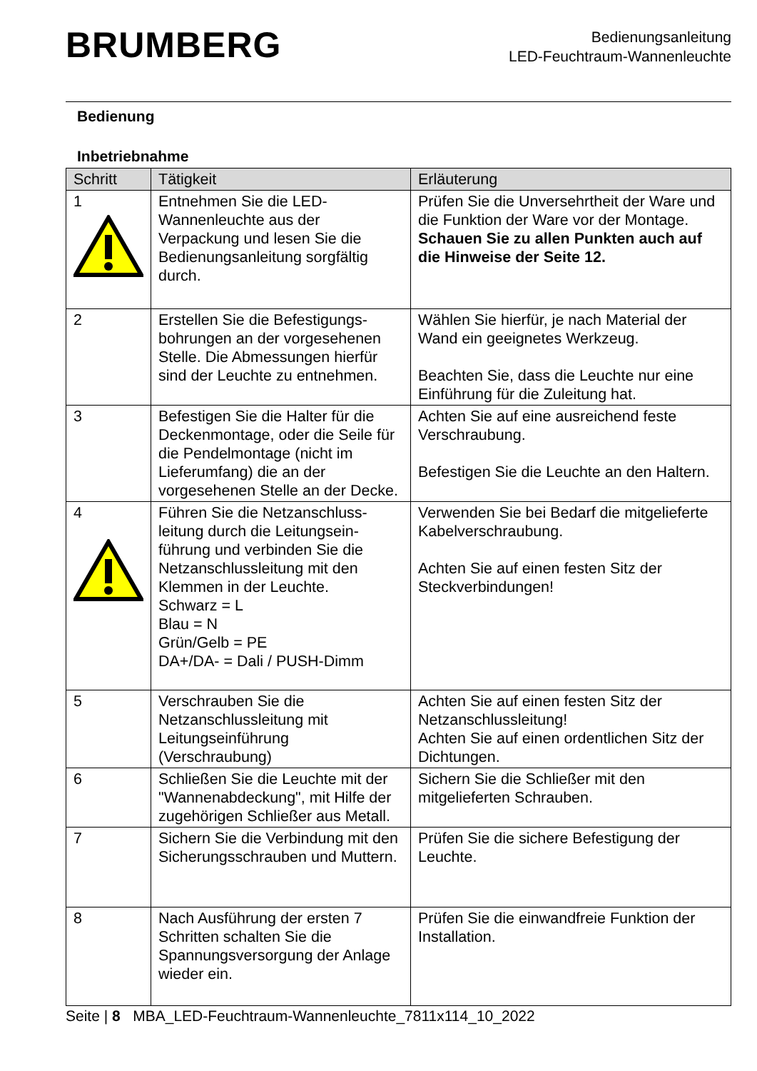BRUMBERG
Bedienungsanleitung
LED-Feuchtraum-Wannenleuchte
Bedienung
Inbetriebnahme
| Schritt | Tätigkeit | Erläuterung |
| --- | --- | --- |
| 1 | Entnehmen Sie die LED-Wannenleuchte aus der Verpackung und lesen Sie die Bedienungsanleitung sorgfältig durch. | Prüfen Sie die Unversehrtheit der Ware und die Funktion der Ware vor der Montage. Schauen Sie zu allen Punkten auch auf die Hinweise der Seite 12. |
| 2 | Erstellen Sie die Befestigungs-bohrungen an der vorgesehenen Stelle. Die Abmessungen hierfür sind der Leuchte zu entnehmen. | Wählen Sie hierfür, je nach Material der Wand ein geeignetes Werkzeug. Beachten Sie, dass die Leuchte nur eine Einführung für die Zuleitung hat. |
| 3 | Befestigen Sie die Halter für die Deckenmontage, oder die Seile für die Pendelmontage (nicht im Lieferumfang) die an der vorgesehenen Stelle an der Decke. | Achten Sie auf eine ausreichend feste Verschraubung. Befestigen Sie die Leuchte an den Haltern. |
| 4 | Führen Sie die Netzanschluss-leitung durch die Leitungsein-führung und verbinden Sie die Netzanschlussleitung mit den Klemmen in der Leuchte. Schwarz = L Blau = N Grün/Gelb = PE DA+/DA- = Dali / PUSH-Dimm | Verwenden Sie bei Bedarf die mitgelieferte Kabelverschraubung. Achten Sie auf einen festen Sitz der Steckverbindungen! |
| 5 | Verschrauben Sie die Netzanschlussleitung mit Leitungseinführung (Verschraubung) | Achten Sie auf einen festen Sitz der Netzanschlussleitung! Achten Sie auf einen ordentlichen Sitz der Dichtungen. |
| 6 | Schließen Sie die Leuchte mit der "Wannenabdeckung", mit Hilfe der zugehörigen Schließer aus Metall. | Sichern Sie die Schließer mit den mitgelieferten Schrauben. |
| 7 | Sichern Sie die Verbindung mit den Sicherungsschrauben und Muttern. | Prüfen Sie die sichere Befestigung der Leuchte. |
| 8 | Nach Ausführung der ersten 7 Schritten schalten Sie die Spannungsversorgung der Anlage wieder ein. | Prüfen Sie die einwandfreie Funktion der Installation. |
Seite | 8 MBA_LED-Feuchtraum-Wannenleuchte_7811x114_10_2022